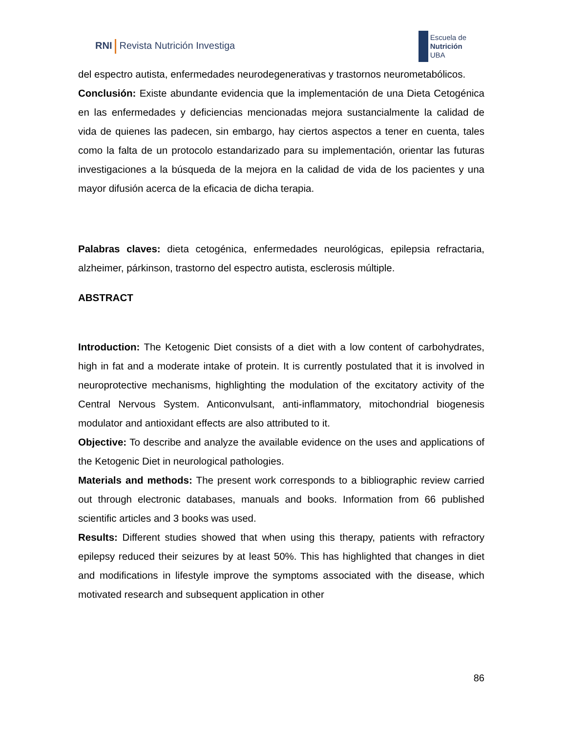RNI Revista Nutrición Investiga
Escuela de
Nutrición
UBA
del espectro autista, enfermedades neurodegenerativas y trastornos neurometabólicos.
Conclusión: Existe abundante evidencia que la implementación de una Dieta Cetogénica en las enfermedades y deficiencias mencionadas mejora sustancialmente la calidad de vida de quienes las padecen, sin embargo, hay ciertos aspectos a tener en cuenta, tales como la falta de un protocolo estandarizado para su implementación, orientar las futuras investigaciones a la búsqueda de la mejora en la calidad de vida de los pacientes y una mayor difusión acerca de la eficacia de dicha terapia.
Palabras claves: dieta cetogénica, enfermedades neurológicas, epilepsia refractaria, alzheimer, párkinson, trastorno del espectro autista, esclerosis múltiple.
ABSTRACT
Introduction: The Ketogenic Diet consists of a diet with a low content of carbohydrates, high in fat and a moderate intake of protein. It is currently postulated that it is involved in neuroprotective mechanisms, highlighting the modulation of the excitatory activity of the Central Nervous System. Anticonvulsant, anti-inflammatory, mitochondrial biogenesis modulator and antioxidant effects are also attributed to it.
Objective: To describe and analyze the available evidence on the uses and applications of the Ketogenic Diet in neurological pathologies.
Materials and methods: The present work corresponds to a bibliographic review carried out through electronic databases, manuals and books. Information from 66 published scientific articles and 3 books was used.
Results: Different studies showed that when using this therapy, patients with refractory epilepsy reduced their seizures by at least 50%. This has highlighted that changes in diet and modifications in lifestyle improve the symptoms associated with the disease, which motivated research and subsequent application in other
86